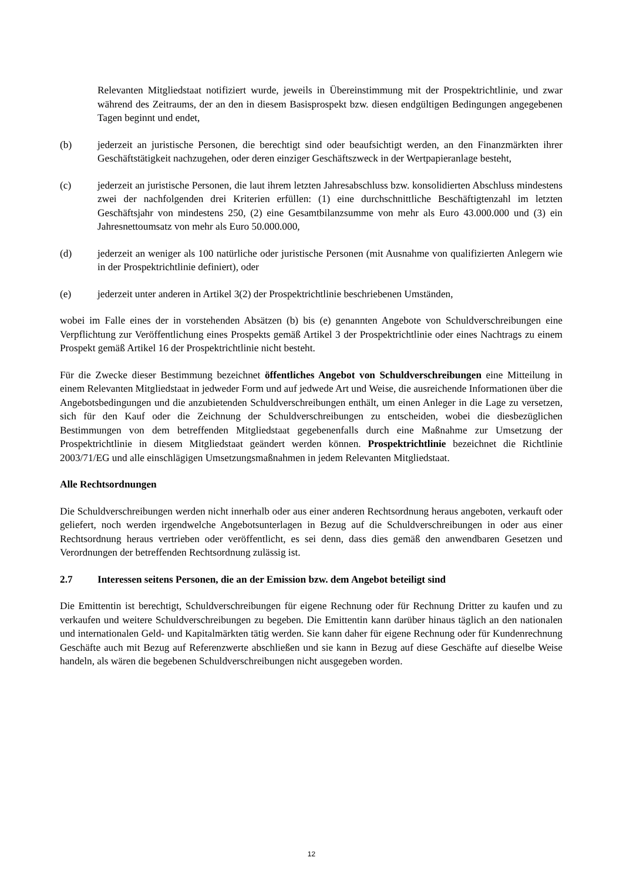Relevanten Mitgliedstaat notifiziert wurde, jeweils in Übereinstimmung mit der Prospektrichtlinie, und zwar während des Zeitraums, der an den in diesem Basisprospekt bzw. diesen endgültigen Bedingungen angegebenen Tagen beginnt und endet,
(b) jederzeit an juristische Personen, die berechtigt sind oder beaufsichtigt werden, an den Finanzmärkten ihrer Geschäftstätigkeit nachzugehen, oder deren einziger Geschäftszweck in der Wertpapieranlage besteht,
(c) jederzeit an juristische Personen, die laut ihrem letzten Jahresabschluss bzw. konsolidierten Abschluss mindestens zwei der nachfolgenden drei Kriterien erfüllen: (1) eine durchschnittliche Beschäftigtenzahl im letzten Geschäftsjahr von mindestens 250, (2) eine Gesamtbilanzsumme von mehr als Euro 43.000.000 und (3) ein Jahresnettoumsatz von mehr als Euro 50.000.000,
(d) jederzeit an weniger als 100 natürliche oder juristische Personen (mit Ausnahme von qualifizierten Anlegern wie in der Prospektrichtlinie definiert), oder
(e) jederzeit unter anderen in Artikel 3(2) der Prospektrichtlinie beschriebenen Umständen,
wobei im Falle eines der in vorstehenden Absätzen (b) bis (e) genannten Angebote von Schuldverschreibungen eine Verpflichtung zur Veröffentlichung eines Prospekts gemäß Artikel 3 der Prospektrichtlinie oder eines Nachtrags zu einem Prospekt gemäß Artikel 16 der Prospektrichtlinie nicht besteht.
Für die Zwecke dieser Bestimmung bezeichnet öffentliches Angebot von Schuldverschreibungen eine Mitteilung in einem Relevanten Mitgliedstaat in jedweder Form und auf jedwede Art und Weise, die ausreichende Informationen über die Angebotsbedingungen und die anzubietenden Schuldverschreibungen enthält, um einen Anleger in die Lage zu versetzen, sich für den Kauf oder die Zeichnung der Schuldverschreibungen zu entscheiden, wobei die diesbezüglichen Bestimmungen von dem betreffenden Mitgliedstaat gegebenenfalls durch eine Maßnahme zur Umsetzung der Prospektrichtlinie in diesem Mitgliedstaat geändert werden können. Prospektrichtlinie bezeichnet die Richtlinie 2003/71/EG und alle einschlägigen Umsetzungsmaßnahmen in jedem Relevanten Mitgliedstaat.
Alle Rechtsordnungen
Die Schuldverschreibungen werden nicht innerhalb oder aus einer anderen Rechtsordnung heraus angeboten, verkauft oder geliefert, noch werden irgendwelche Angebotsunterlagen in Bezug auf die Schuldverschreibungen in oder aus einer Rechtsordnung heraus vertrieben oder veröffentlicht, es sei denn, dass dies gemäß den anwendbaren Gesetzen und Verordnungen der betreffenden Rechtsordnung zulässig ist.
2.7 Interessen seitens Personen, die an der Emission bzw. dem Angebot beteiligt sind
Die Emittentin ist berechtigt, Schuldverschreibungen für eigene Rechnung oder für Rechnung Dritter zu kaufen und zu verkaufen und weitere Schuldverschreibungen zu begeben. Die Emittentin kann darüber hinaus täglich an den nationalen und internationalen Geld- und Kapitalmärkten tätig werden. Sie kann daher für eigene Rechnung oder für Kundenrechnung Geschäfte auch mit Bezug auf Referenzwerte abschließen und sie kann in Bezug auf diese Geschäfte auf dieselbe Weise handeln, als wären die begebenen Schuldverschreibungen nicht ausgegeben worden.
12